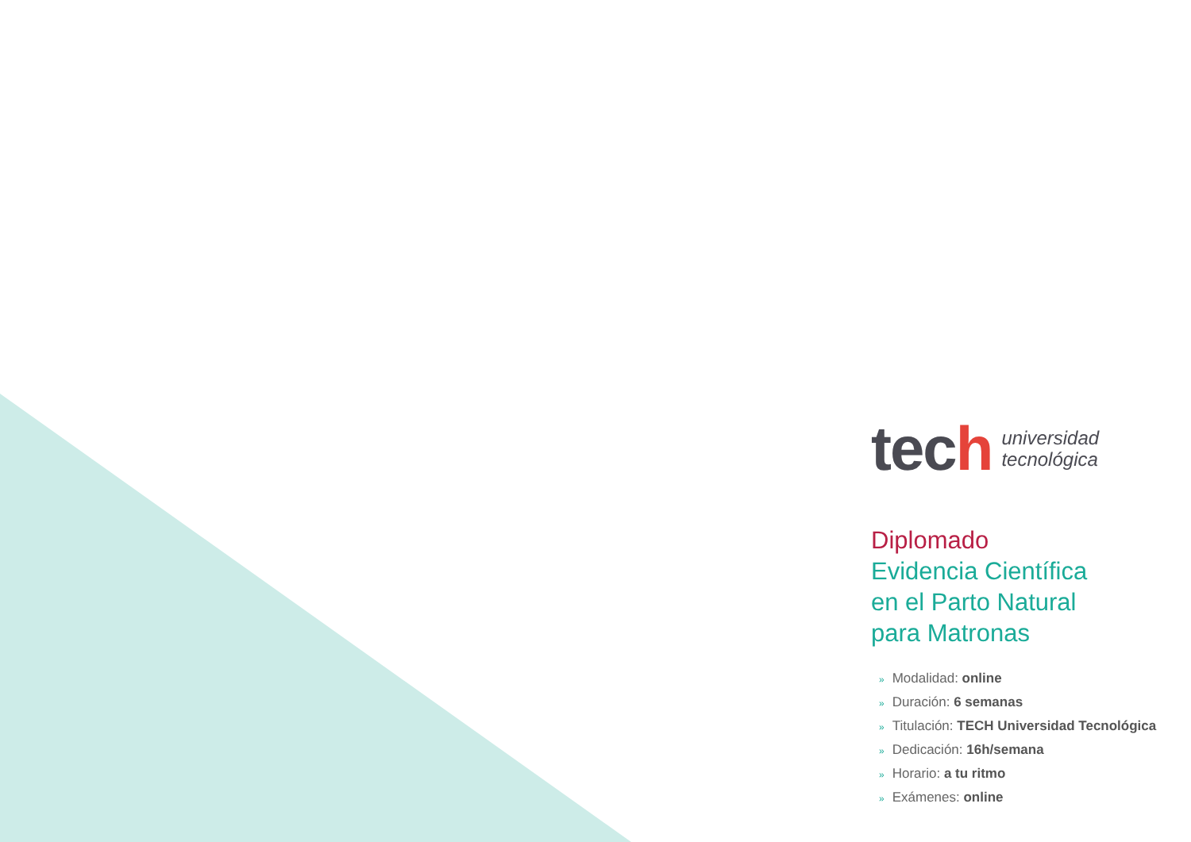tech
universidad
tecnológica
Diplomado
Evidencia Científica
en el Parto Natural
para Matronas
» Modalidad: online
» Duración: 6 semanas
» Titulación: TECH Universidad Tecnológica
» Dedicación: 16h/semana
» Horario: a tu ritmo
» Exámenes: online